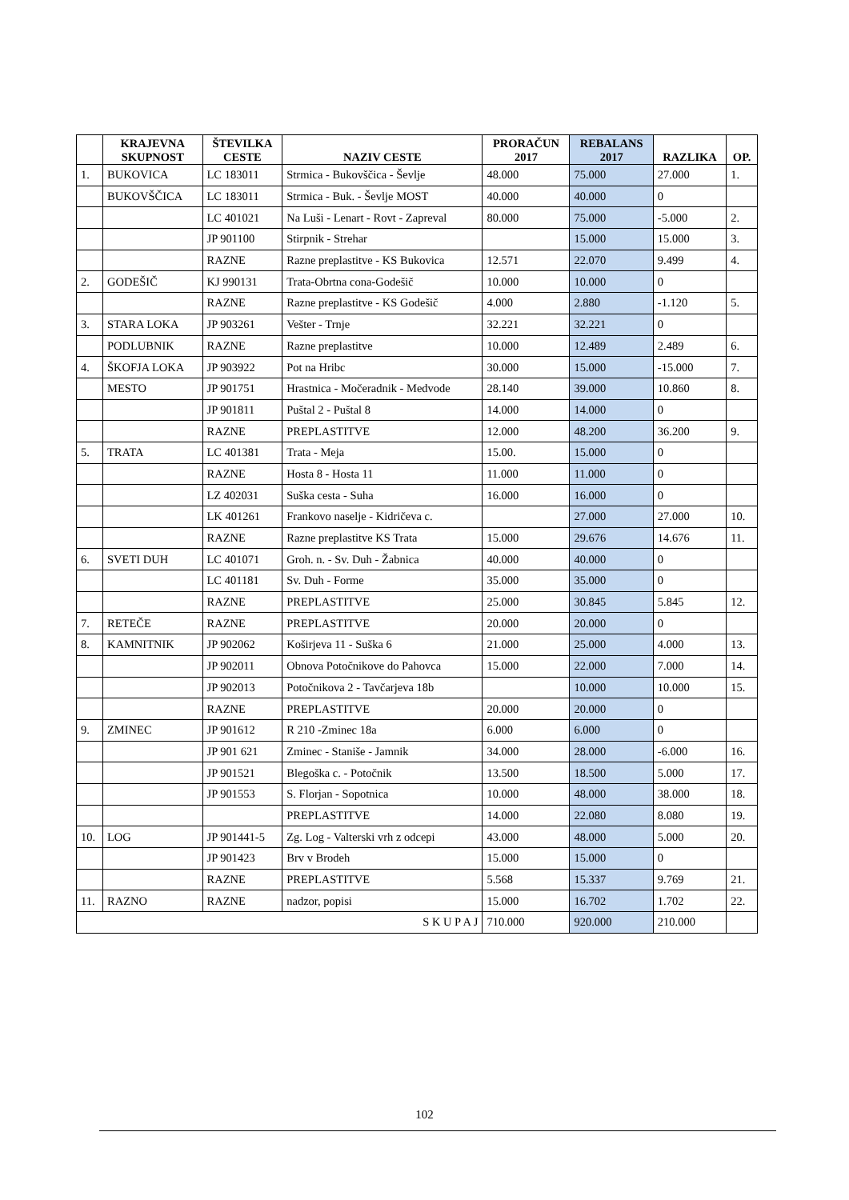| | KRAJEVNA SKUPNOST | ŠTEVILKA CESTE | NAZIV CESTE | PRORAČUN 2017 | REBALANS 2017 | RAZLIKA | OP. |
| --- | --- | --- | --- | --- | --- | --- | --- |
| 1. | BUKOVICA | LC 183011 | Strmica - Bukovščica - Ševlje | 48.000 | 75.000 | 27.000 | 1. |
| | BUKOVŠČICA | LC 183011 | Strmica - Buk. - Ševlje MOST | 40.000 | 40.000 | 0 | |
| | | LC 401021 | Na Luši - Lenart - Rovt - Zapreval | 80.000 | 75.000 | -5.000 | 2. |
| | | JP 901100 | Stirpnik - Strehar | | 15.000 | 15.000 | 3. |
| | | RAZNE | Razne preplastitve - KS Bukovica | 12.571 | 22.070 | 9.499 | 4. |
| 2. | GODEŠIČ | KJ 990131 | Trata-Obrtna cona-Godešič | 10.000 | 10.000 | 0 | |
| | | RAZNE | Razne preplastitve - KS Godešič | 4.000 | 2.880 | -1.120 | 5. |
| 3. | STARA LOKA | JP 903261 | Vešter - Trnje | 32.221 | 32.221 | 0 | |
| | PODLUBNIK | RAZNE | Razne preplastitve | 10.000 | 12.489 | 2.489 | 6. |
| 4. | ŠKOFJA LOKA | JP 903922 | Pot na Hribc | 30.000 | 15.000 | -15.000 | 7. |
| | MESTO | JP 901751 | Hrastnica - Močeradnik - Medvode | 28.140 | 39.000 | 10.860 | 8. |
| | | JP 901811 | Puštal 2 - Puštal 8 | 14.000 | 14.000 | 0 | |
| | | RAZNE | PREPLASTITVE | 12.000 | 48.200 | 36.200 | 9. |
| 5. | TRATA | LC 401381 | Trata - Meja | 15.00. | 15.000 | 0 | |
| | | RAZNE | Hosta 8 - Hosta 11 | 11.000 | 11.000 | 0 | |
| | | LZ 402031 | Suška cesta - Suha | 16.000 | 16.000 | 0 | |
| | | LK 401261 | Frankovo naselje - Kidričeva c. | | 27.000 | 27.000 | 10. |
| | | RAZNE | Razne preplastitve KS Trata | 15.000 | 29.676 | 14.676 | 11. |
| 6. | SVETI DUH | LC 401071 | Groh. n. - Sv. Duh - Žabnica | 40.000 | 40.000 | 0 | |
| | | LC 401181 | Sv. Duh - Forme | 35.000 | 35.000 | 0 | |
| | | RAZNE | PREPLASTITVE | 25.000 | 30.845 | 5.845 | 12. |
| 7. | RETEČE | RAZNE | PREPLASTITVE | 20.000 | 20.000 | 0 | |
| 8. | KAMNITNIK | JP 902062 | Koširjeva 11 - Suška 6 | 21.000 | 25.000 | 4.000 | 13. |
| | | JP 902011 | Obnova Potočnikove do Pahovca | 15.000 | 22.000 | 7.000 | 14. |
| | | JP 902013 | Potočnikova 2 - Tavčarjeva 18b | | 10.000 | 10.000 | 15. |
| | | RAZNE | PREPLASTITVE | 20.000 | 20.000 | 0 | |
| 9. | ZMINEC | JP 901612 | R 210 -Zminec 18a | 6.000 | 6.000 | 0 | |
| | | JP 901 621 | Zminec - Staniše - Jamnik | 34.000 | 28.000 | -6.000 | 16. |
| | | JP 901521 | Blegoška c. - Potočnik | 13.500 | 18.500 | 5.000 | 17. |
| | | JP 901553 | S. Florjan - Sopotnica | 10.000 | 48.000 | 38.000 | 18. |
| | | | PREPLASTITVE | 14.000 | 22.080 | 8.080 | 19. |
| 10. | LOG | JP 901441-5 | Zg. Log - Valterski vrh z odcepi | 43.000 | 48.000 | 5.000 | 20. |
| | | JP 901423 | Brv v Brodeh | 15.000 | 15.000 | 0 | |
| | | RAZNE | PREPLASTITVE | 5.568 | 15.337 | 9.769 | 21. |
| 11. | RAZNO | RAZNE | nadzor, popisi | 15.000 | 16.702 | 1.702 | 22. |
| S K U P A J | | | | 710.000 | 920.000 | 210.000 | |
102